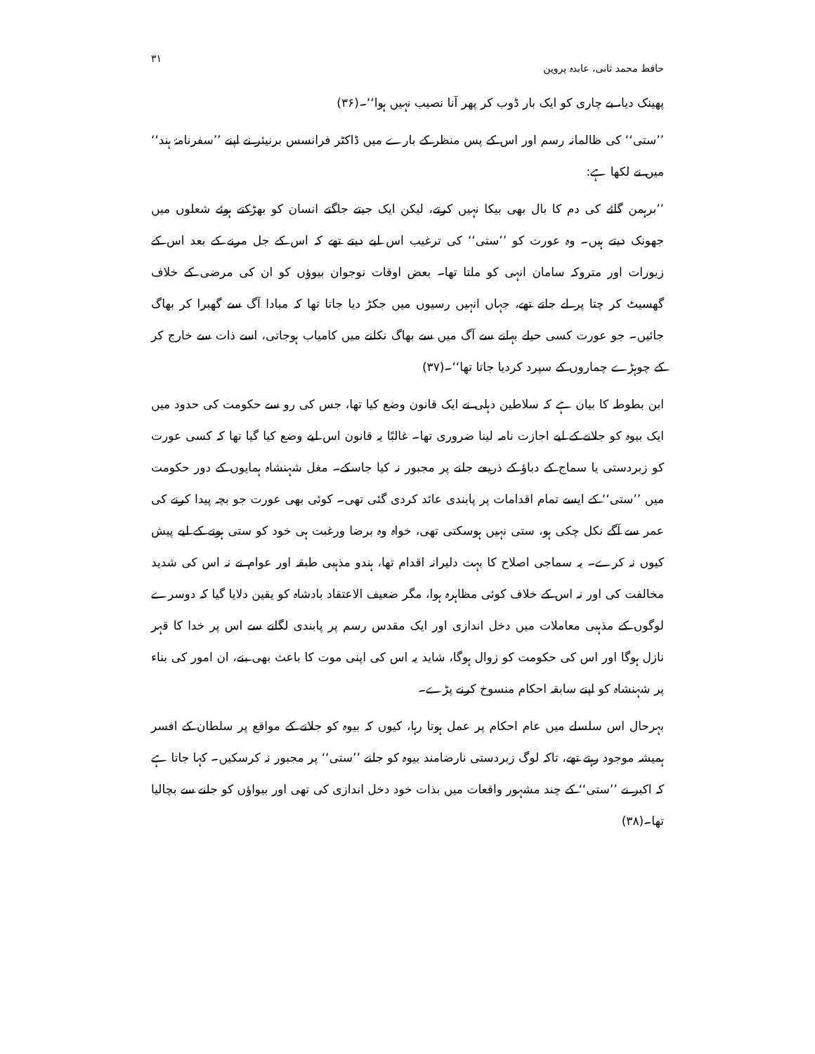حافظ محمد ثانی، عابدہ پروین ۳۱
پھینک دیا، بے چاری کو ایک بار ڈوب کر پھر آنا نصیب نہیں ہوا‘‘۔(۳۶)
’’ستی‘‘ کی ظالمانہ رسم اور اس کے پس منظر کے بارے میں ڈاکٹر فرانسس برنیئر نے اپنے ’’سفرنامۂ ہند‘‘ میں نے لکھا ہے:
’’برہمن گائے کی دم کا بال بھی بیکا نہیں کرتے، لیکن ایک جیتے جاگتے انسان کو بھڑکتے ہوئے شعلوں میں جھونک دیتے ہیں۔ وہ عورت کو ’’ستی‘‘ کی ترغیب اس لیے دیتے تھے کہ اس کے جل مرنے کے بعد اس کے زیورات اور متروکہ سامان انہی کو ملتا تھا۔ بعض اوقات نوجوان بیوؤں کو ان کی مرضی کے خلاف گھسیٹ کر چتا پر لے جاتے تھے، جہاں انہیں رسیوں میں جکڑ دیا جاتا تھا کہ مبادا آگ سے گھبرا کر بھاگ جائیں۔ جو عورت کسی حیلے بہانے سے آگ میں سے بھاگ نکلنے میں کامیاب ہوجاتی، اسے ذات سے خارج کر کے چوہڑے چماروں کے سپرد کردیا جاتا تھا‘‘۔(۳۷)
ابن بطوطہ کا بیان ہے کہ سلاطین دہلی نے ایک قانون وضع کیا تھا، جس کی رو سے حکومت کی حدود میں ایک بیوہ کو جلانے کے لیے اجازت نامہ لینا ضروری تھا۔ غالبًا یہ قانون اس لیے وضع کیا گیا تھا کہ کسی عورت کو زبردستی یا سماج کے دباؤ کے ذریعے جلنے پر مجبور نہ کیا جاسکے۔ مغل شہنشاہ ہمایوں کے دور حکومت میں ’’ستی‘‘ کے ایسے تمام اقدامات پر پابندی عائد کردی گئی تھی۔ کوئی بھی عورت جو بچہ پیدا کرنے کی عمر سے آگے نکل چکی ہو، ستی نہیں ہوسکتی تھی، خواہ وہ برضا ورغبت ہی خود کو ستی ہونے کے لیے پیش کیوں نہ کرے۔ یہ سماجی اصلاح کا بہت دلیرانہ اقدام تھا، ہندو مذہبی طبقہ اور عوام نے نہ اس کی شدید مخالفت کی اور نہ اس کے خلاف کوئی مظاہرہ ہوا، مگر ضعیف الاعتقاد بادشاہ کو یقین دلایا گیا کہ دوسرے لوگوں کے مذہبی معاملات میں دخل اندازی اور ایک مقدس رسم پر پابندی لگانے سے اس پر خدا کا قہر نازل ہوگا اور اس کی حکومت کو زوال ہوگا، شاید یہ اس کی اپنی موت کا باعث بھی بنے، ان امور کی بناء پر شہنشاہ کو اپنے سابقہ احکام منسوخ کرنے پڑے۔
بہرحال اس سلسلے میں عام احکام پر عمل ہوتا رہا، کیوں کہ بیوہ کو جلانے کے مواقع پر سلطان کے افسر ہمیشہ موجود رہتے تھے، تاکہ لوگ زبردستی نارضامند بیوہ کو جلنے ’’ستی‘‘ پر مجبور نہ کرسکیں۔ کہا جاتا ہے کہ اکبر نے ’’ستی‘‘ کے چند مشہور واقعات میں بذات خود دخل اندازی کی تھی اور بیواؤں کو جلنے سے بچالیا تھا۔(۳۸)